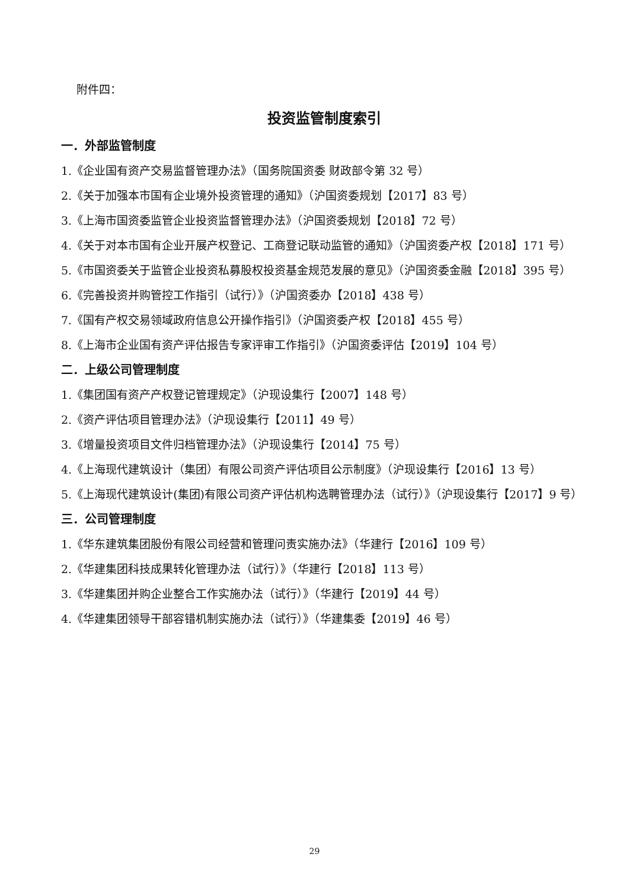附件四：
投资监管制度索引
一．外部监管制度
1.《企业国有资产交易监督管理办法》（国务院国资委 财政部令第 32 号）
2.《关于加强本市国有企业境外投资管理的通知》（沪国资委规划【2017】83 号）
3.《上海市国资委监管企业投资监督管理办法》（沪国资委规划【2018】72 号）
4.《关于对本市国有企业开展产权登记、工商登记联动监管的通知》（沪国资委产权【2018】171 号）
5.《市国资委关于监管企业投资私募股权投资基金规范发展的意见》（沪国资委金融【2018】395 号）
6.《完善投资并购管控工作指引（试行）》（沪国资委办【2018】438 号）
7.《国有产权交易领域政府信息公开操作指引》（沪国资委产权【2018】455 号）
8.《上海市企业国有资产评估报告专家评审工作指引》（沪国资委评估【2019】104 号）
二．上级公司管理制度
1.《集团国有资产产权登记管理规定》（沪现设集行【2007】148 号）
2.《资产评估项目管理办法》（沪现设集行【2011】49 号）
3.《增量投资项目文件归档管理办法》（沪现设集行【2014】75 号）
4.《上海现代建筑设计（集团）有限公司资产评估项目公示制度》（沪现设集行【2016】13 号）
5.《上海现代建筑设计(集团)有限公司资产评估机构选聘管理办法（试行）》（沪现设集行【2017】9 号）
三．公司管理制度
1.《华东建筑集团股份有限公司经营和管理问责实施办法》（华建行【2016】109 号）
2.《华建集团科技成果转化管理办法（试行）》（华建行【2018】113 号）
3.《华建集团并购企业整合工作实施办法（试行）》（华建行【2019】44 号）
4.《华建集团领导干部容错机制实施办法（试行）》（华建集委【2019】46 号）
29